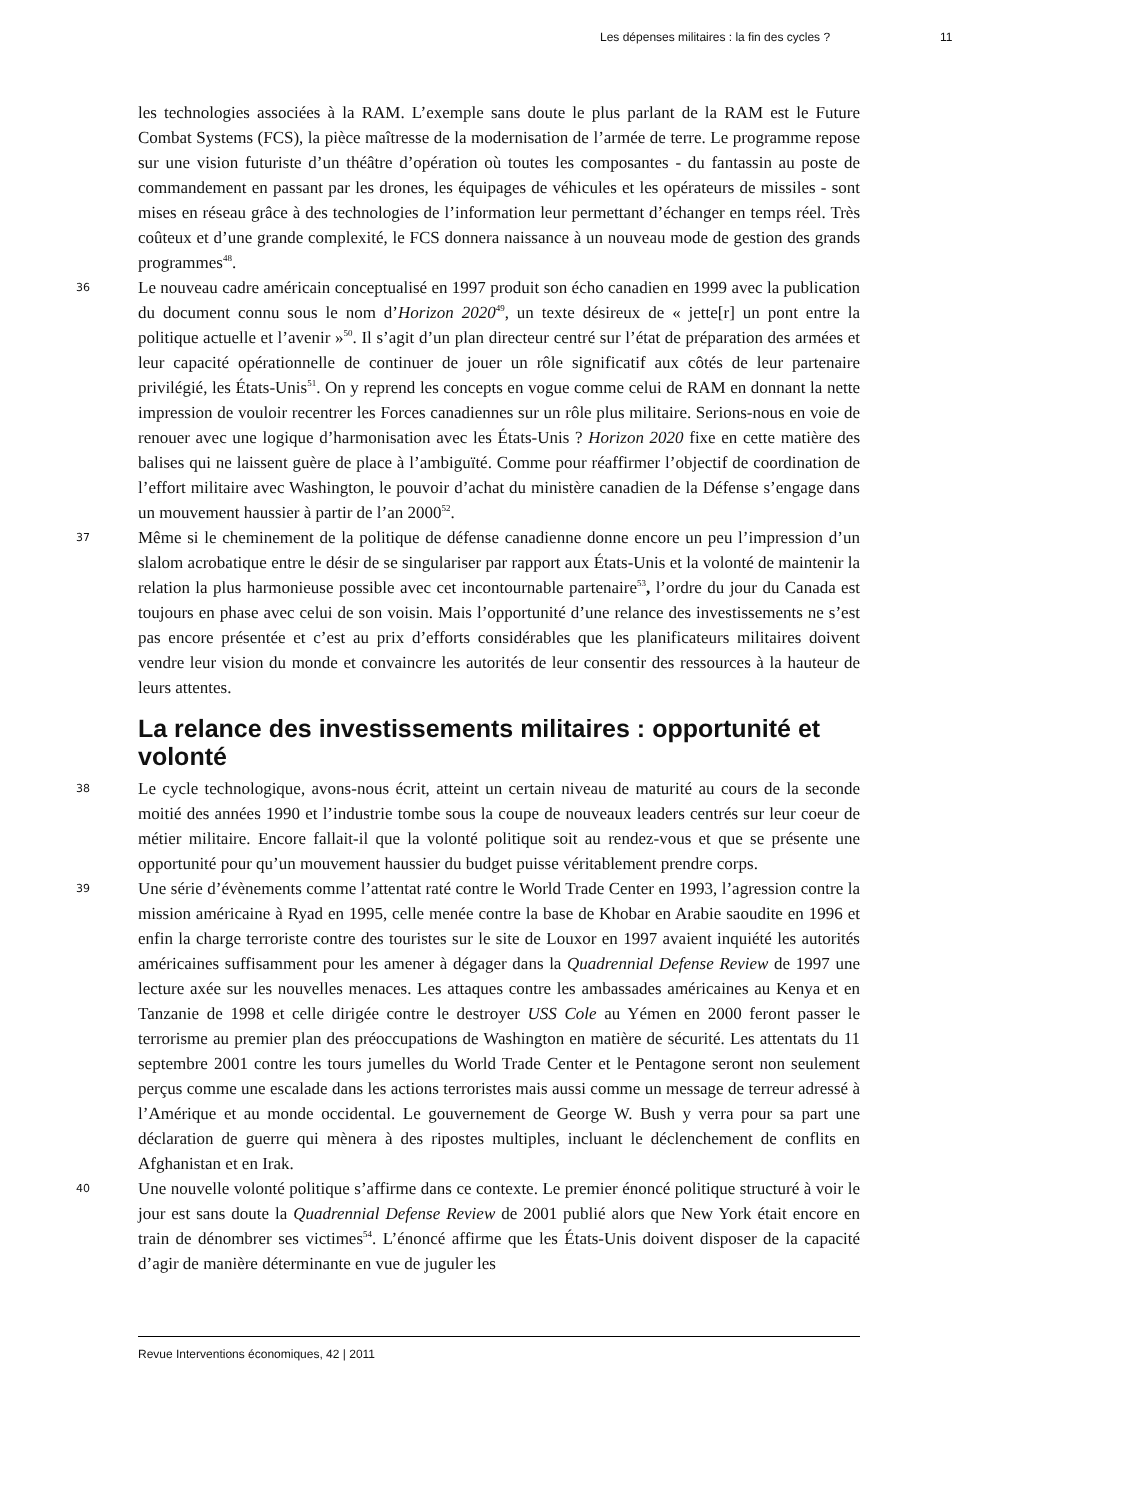Les dépenses militaires : la fin des cycles ? 11
les technologies associées à la RAM. L’exemple sans doute le plus parlant de la RAM est le Future Combat Systems (FCS), la pièce maîtresse de la modernisation de l’armée de terre. Le programme repose sur une vision futuriste d’un théâtre d’opération où toutes les composantes - du fantassin au poste de commandement en passant par les drones, les équipages de véhicules et les opérateurs de missiles - sont mises en réseau grâce à des technologies de l’information leur permettant d’échanger en temps réel. Très coûteux et d’une grande complexité, le FCS donnera naissance à un nouveau mode de gestion des grands programmes<sup>48</sup>.
36 Le nouveau cadre américain conceptualisé en 1997 produit son écho canadien en 1999 avec la publication du document connu sous le nom d’Horizon 2020<sup>49</sup>, un texte désireux de « jette[r] un pont entre la politique actuelle et l’avenir »<sup>50</sup>. Il s’agit d’un plan directeur centré sur l’état de préparation des armées et leur capacité opérationnelle de continuer de jouer un rôle significatif aux côtés de leur partenaire privilégié, les États-Unis<sup>51</sup>. On y reprend les concepts en vogue comme celui de RAM en donnant la nette impression de vouloir recentrer les Forces canadiennes sur un rôle plus militaire. Serions-nous en voie de renouer avec une logique d’harmonisation avec les États-Unis ? Horizon 2020 fixe en cette matière des balises qui ne laissent guère de place à l’ambiguïté. Comme pour réaffirmer l’objectif de coordination de l’effort militaire avec Washington, le pouvoir d’achat du ministère canadien de la Défense s’engage dans un mouvement haussier à partir de l’an 2000<sup>52</sup>.
37 Même si le cheminement de la politique de défense canadienne donne encore un peu l’impression d’un slalom acrobatique entre le désir de se singulariser par rapport aux États-Unis et la volonté de maintenir la relation la plus harmonieuse possible avec cet incontournable partenaire<sup>53</sup>, l’ordre du jour du Canada est toujours en phase avec celui de son voisin. Mais l’opportunité d’une relance des investissements ne s’est pas encore présentée et c’est au prix d’efforts considérables que les planificateurs militaires doivent vendre leur vision du monde et convaincre les autorités de leur consentir des ressources à la hauteur de leurs attentes.
La relance des investissements militaires : opportunité et volonté
38 Le cycle technologique, avons-nous écrit, atteint un certain niveau de maturité au cours de la seconde moitié des années 1990 et l’industrie tombe sous la coupe de nouveaux leaders centrés sur leur coeur de métier militaire. Encore fallait-il que la volonté politique soit au rendez-vous et que se présente une opportunité pour qu’un mouvement haussier du budget puisse véritablement prendre corps.
39 Une série d’évènements comme l’attentat raté contre le World Trade Center en 1993, l’agression contre la mission américaine à Ryad en 1995, celle menée contre la base de Khobar en Arabie saoudite en 1996 et enfin la charge terroriste contre des touristes sur le site de Louxor en 1997 avaient inquiété les autorités américaines suffisamment pour les amener à dégager dans la Quadrennial Defense Review de 1997 une lecture axée sur les nouvelles menaces. Les attaques contre les ambassades américaines au Kenya et en Tanzanie de 1998 et celle dirigée contre le destroyer USS Cole au Yémen en 2000 feront passer le terrorisme au premier plan des préoccupations de Washington en matière de sécurité. Les attentats du 11 septembre 2001 contre les tours jumelles du World Trade Center et le Pentagone seront non seulement perçus comme une escalade dans les actions terroristes mais aussi comme un message de terreur adressé à l’Amérique et au monde occidental. Le gouvernement de George W. Bush y verra pour sa part une déclaration de guerre qui mènera à des ripostes multiples, incluant le déclenchement de conflits en Afghanistan et en Irak.
40 Une nouvelle volonté politique s’affirme dans ce contexte. Le premier énoncé politique structuré à voir le jour est sans doute la Quadrennial Defense Review de 2001 publié alors que New York était encore en train de dénombrer ses victimes<sup>54</sup>. L’énoncé affirme que les États-Unis doivent disposer de la capacité d’agir de manière déterminante en vue de juguler les
Revue Interventions économiques, 42 | 2011